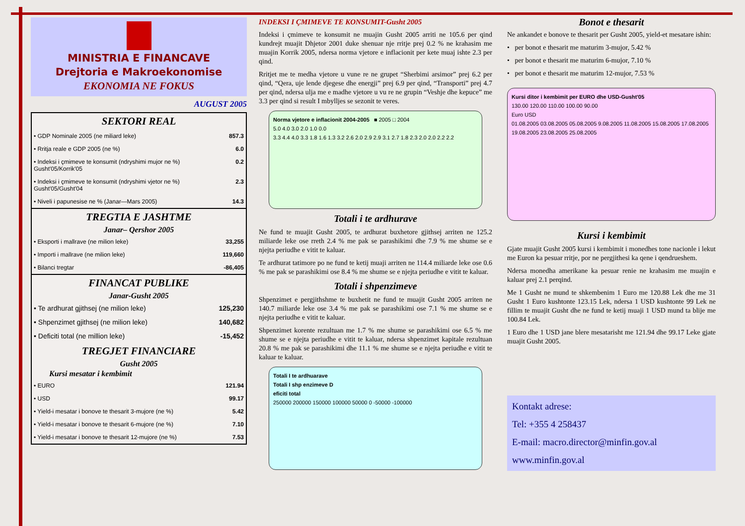MINISTRIA E FINANCAVE
Drejtoria e Makroekonomise
EKONOMIA NE FOKUS
AUGUST 2005
SEKTORI REAL
| • GDP Nominale 2005 (ne miliard leke) | 857.3 |
| • Rritja reale e GDP 2005 (ne %) | 6.0 |
| • Indeksi i çmimeve te konsumit (ndryshimi mujor ne %) Gusht'05/Korrik'05 | 0.2 |
| • Indeksi i çmimeve te konsumit (ndryshimi vjetor ne %) Gusht'05/Gusht'04 | 2.3 |
| • Niveli i papunesise ne % (Janar—Mars 2005) | 14.3 |
TREGTIA E JASHTME
Janar– Qershor 2005
| • Eksporti i mallrave (ne milion leke) | 33,255 |
| • Importi i mallrave (ne milion leke) | 119,660 |
| • Bilanci tregtar | -86,405 |
FINANCAT PUBLIKE
Janar-Gusht 2005
| • Te ardhurat gjithsej (ne milion leke) | 125,230 |
| • Shpenzimet gjithsej (ne milion leke) | 140,682 |
| • Deficiti total (ne million leke) | -15,452 |
TREGJET FINANCIARE
Gusht 2005
Kursi mesatar i kembimit
| • EURO | 121.94 |
| • USD | 99.17 |
| • Yield-i mesatar i bonove te thesarit 3-mujore (ne %) | 5.42 |
| • Yield-i mesatar i bonove te thesarit 6-mujore (ne %) | 7.10 |
| • Yield-i mesatar i bonove te thesarit 12-mujore (ne %) | 7.53 |
INDEKSI I ÇMIMEVE TE KONSUMIT-Gusht 2005
Indeksi i çmimeve te konsumit ne muajin Gusht 2005 arriti ne 105.6 per qind kundrejt muajit Dhjetor 2001 duke shenuar nje rritje prej 0.2 % ne krahasim me muajin Korrik 2005, ndersa norma vjetore e inflacionit per kete muaj ishte 2.3 per qind.
Rritjet me te medha vjetore u vune re ne grupet “Sherbimi arsimor” prej 6.2 per qind, “Qera, uje lende djegese dhe energji” prej 6.9 per qind, “Transporti” prej 4.7 per qind, ndersa ulja me e madhe vjetore u vu re ne grupin “Veshje dhe kepuce” me 3.3 per qind si result I mbylljes se sezonit te veres.
Norma vjetore e inflacionit 2004-2005 ■ 2005 □ 2004
5.0 4.0 3.0 2.0 1.0 0.0
3.3 4.4 4.0 3.3 1.8 1.6 1.3 3.2 2.6 2.0 2.9 2.9 3.1 2.7 1.8 2.3 2.0 2.0 2.2 2.2
Totali i te ardhurave
Ne fund te muajit Gusht 2005, te ardhurat buxhetore gjithsej arriten ne 125.2 miliarde leke ose rreth 2.4 % me pak se parashikimi dhe 7.9 % me shume se e njejta periudhe e vitit te kaluar.
Te ardhurat tatimore po ne fund te ketij muaji arriten ne 114.4 miliarde leke ose 0.6 % me pak se parashikimi ose 8.4 % me shume se e njejta periudhe e vitit te kaluar.
Totali i shpenzimeve
Shpenzimet e pergjithshme te buxhetit ne fund te muajit Gusht 2005 arriten ne 140.7 miliarde leke ose 3.4 % me pak se parashikimi ose 7.1 % me shume se e njejta periudhe e vitit te kaluar.
Shpenzimet korente rezultuan me 1.7 % me shume se parashikimi ose 6.5 % me shume se e njejta periudhe e vitit te kaluar, ndersa shpenzimet kapitale rezultuan 20.8 % me pak se parashikimi dhe 11.1 % me shume se e njejta periudhe e vitit te kaluar te kaluar.
Totali I te ardhuarave
Totali I shp enzimeve D
eficiti total
250000 200000 150000 100000 50000 0 -50000 -100000
Bonot e thesarit
Ne ankandet e bonove te thesarit per Gusht 2005, yield-et mesatare ishin:
• per bonot e thesarit me maturim 3-mujor, 5.42 %
• per bonot e thesarit me maturim 6-mujor, 7.10 %
• per bonot e thesarit me maturim 12-mujor, 7.53 %
Kursi ditor i kembimit per EURO dhe USD-Gusht'05
130.00 120.00 110.00 100.00 90.00
Euro USD
01.08.2005 03.08.2005 05.08.2005 9.08.2005 11.08.2005 15.08.2005 17.08.2005 19.08.2005 23.08.2005 25.08.2005
Kursi i kembimit
Gjate muajit Gusht 2005 kursi i kembimit i monedhes tone nacionle i lekut me Euron ka pesuar rritje, por ne pergjithesi ka qene i qendrueshem.
Ndersa monedha amerikane ka pesuar renie ne krahasim me muajin e kaluar prej 2.1 perqind.
Me 1 Gusht ne mund te shkembenim 1 Euro me 120.88 Lek dhe me 31 Gusht 1 Euro kushtonte 123.15 Lek, ndersa 1 USD kushtonte 99 Lek ne fillim te muajit Gusht dhe ne fund te ketij muaji 1 USD mund ta blije me 100.84 Lek.
1 Euro dhe 1 USD jane blere mesatarisht me 121.94 dhe 99.17 Leke gjate muajit Gusht 2005.
Kontakt adrese:
Tel: +355 4 258437
E-mail: macro.director@minfin.gov.al
www.minfin.gov.al